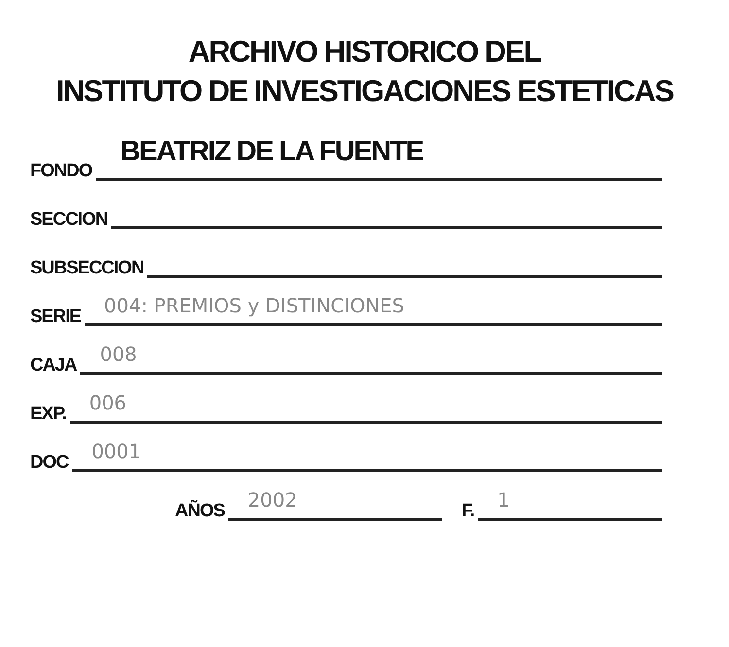ARCHIVO HISTORICO DEL
INSTITUTO DE INVESTIGACIONES ESTETICAS
FONDO
BEATRIZ DE LA FUENTE
SECCION
SUBSECCION
SERIE
004: PREMIOS y DISTINCIONES
CAJA
008
EXP.
006
DOC
0001
AÑOS
2002
F.
1